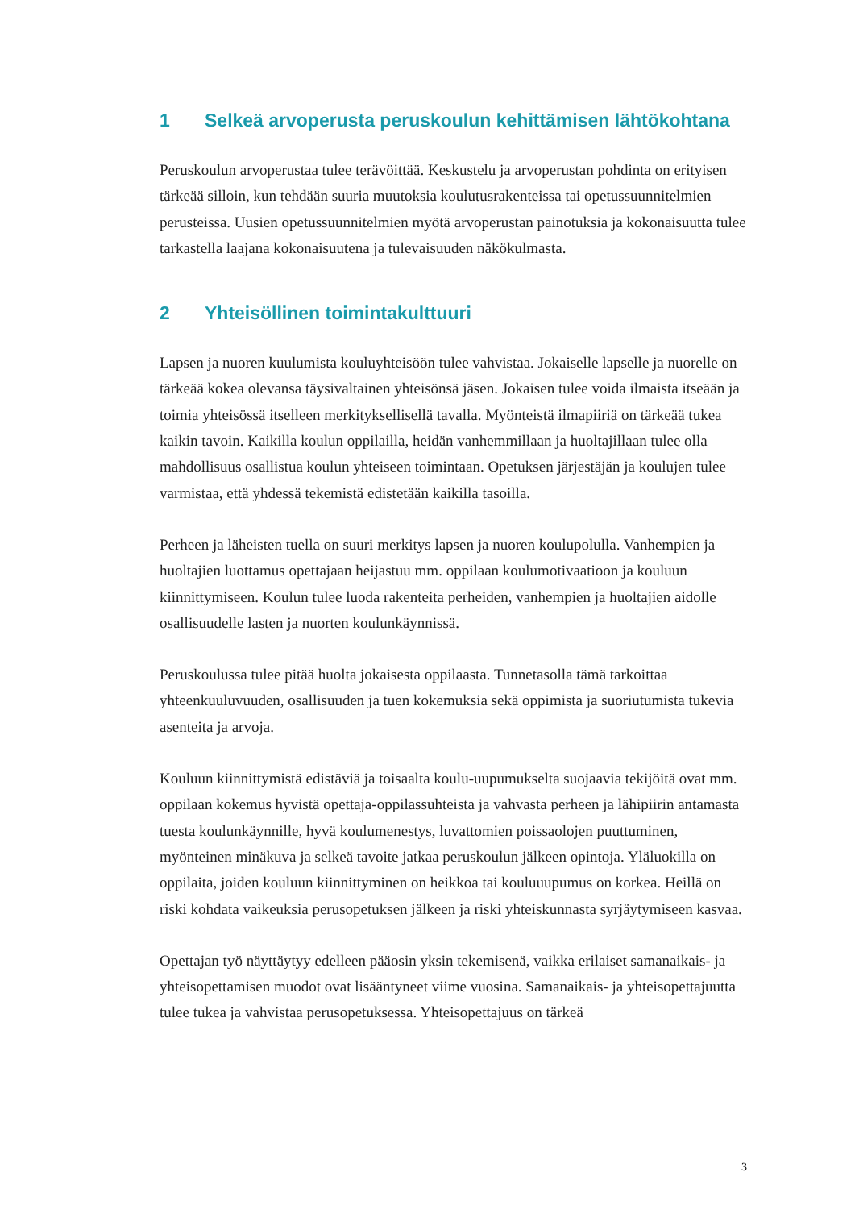1 Selkeä arvoperusta peruskoulun kehittämisen lähtökohtana
Peruskoulun arvoperustaa tulee terävöittää. Keskustelu ja arvoperustan pohdinta on erityisen tärkeää silloin, kun tehdään suuria muutoksia koulutusrakenteissa tai opetus­suunnitelmien perusteissa. Uusien opetussuunnitelmien myötä arvoperustan painotuk­sia ja kokonaisuutta tulee tarkastella laajana kokonaisuutena ja tulevaisuuden näkökul­masta.
2 Yhteisöllinen toimintakulttuuri
Lapsen ja nuoren kuulumista kouluyhteisöön tulee vahvistaa. Jokaiselle lapselle ja nuo­relle on tärkeää kokea olevansa täysivaltainen yhteisönsä jäsen. Jokaisen tulee voida ilmaista itseään ja toimia yhteisössä itselleen merkityksellisellä tavalla. Myönteistä ilma­piiriä on tärkeää tukea kaikin tavoin. Kaikilla koulun oppilailla, heidän vanhemmillaan ja huoltajillaan tulee olla mahdollisuus osallistua koulun yhteiseen toimintaan. Ope­tuksen järjestäjän ja koulujen tulee varmistaa, että yhdessä tekemistä edistetään kaikilla tasoilla.
Perheen ja läheisten tuella on suuri merkitys lapsen ja nuoren koulupolulla. Vanhem­pien ja huoltajien luottamus opettajaan heijastuu mm. oppilaan koulumotivaatioon ja kouluun kiinnittymiseen. Koulun tulee luoda rakenteita perheiden, vanhempien ja huoltajien aidolle osallisuudelle lasten ja nuorten koulunkäynnissä.
Peruskoulussa tulee pitää huolta jokaisesta oppilaasta. Tunnetasolla tämä tarkoittaa yhteenkuuluvuuden, osallisuuden ja tuen kokemuksia sekä oppimista ja suoriutumista tukevia asenteita ja arvoja.
Kouluun kiinnittymistä edistäviä ja toisaalta koulu-uupumukselta suojaavia tekijöitä ovat mm. oppilaan kokemus hyvistä opettaja-oppilassuhteista ja vahvasta perheen ja lähipiirin antamasta tuesta koulunkäynnille, hyvä koulumenestys, luvattomien poissa­olojen puuttuminen, myönteinen minäkuva ja selkeä tavoite jatkaa peruskoulun jälkeen opintoja. Yläluokilla on oppilaita, joiden kouluun kiinnittyminen on heikkoa tai koulu­uupumus on korkea. Heillä on riski kohdata vaikeuksia perusopetuksen jälkeen ja riski yhteiskunnasta syrjäytymiseen kasvaa.
Opettajan työ näyttäytyy edelleen pääosin yksin tekemisenä, vaikka erilaiset saman­aikais- ja yhteisopettamisen muodot ovat lisääntyneet viime vuosina. Samanaikais- ja yhteisopettajuutta tulee tukea ja vahvistaa perusopetuksessa. Yhteisopettajuus on tärkeä
3